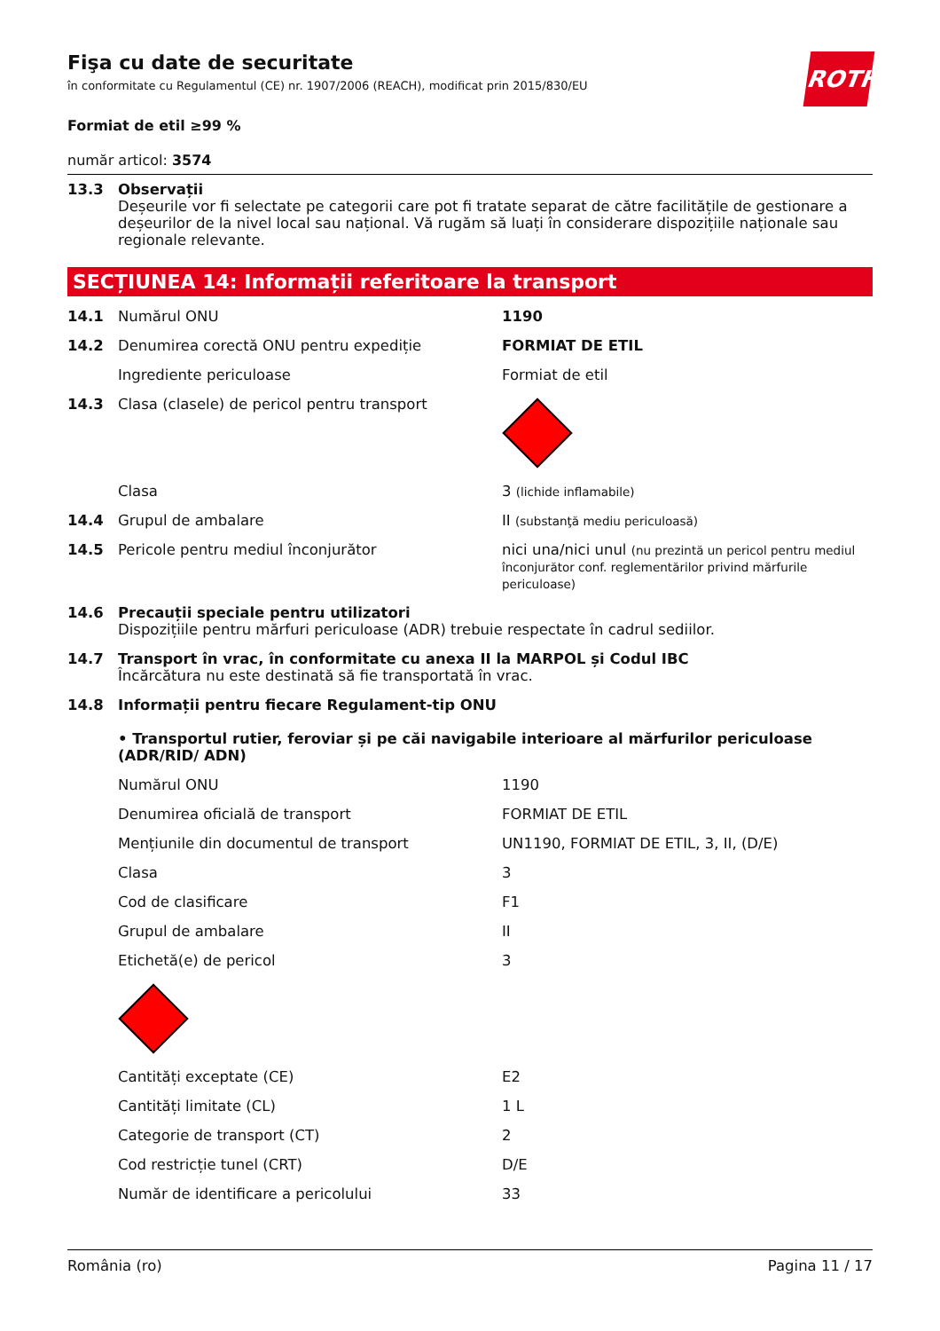ROTH
Fişa cu date de securitate
în conformitate cu Regulamentul (CE) nr. 1907/2006 (REACH), modificat prin 2015/830/EU
Formiat de etil ≥99 %
număr articol: 3574
| 13.3 | Observații Deșeurile vor fi selectate pe categorii care pot fi tratate separat de către facilitățile de gestionare a deșeurilor de la nivel local sau național. Vă rugăm să luați în considerare dispozițiile naționale sau regionale relevante. |
SECȚIUNEA 14: Informații referitoare la transport
| 14.1 | Numărul ONU | 1190 |
| 14.2 | Denumirea corectă ONU pentru expediție | FORMIAT DE ETIL |
| | Ingrediente periculoase | Formiat de etil |
| 14.3 | Clasa (clasele) de pericol pentru transport | |
| | Clasa | 3 (lichide inflamabile) |
| 14.4 | Grupul de ambalare | II (substanţă mediu periculoasă) |
| 14.5 | Pericole pentru mediul înconjurător | nici una/nici unul (nu prezintă un pericol pentru mediul înconjurător conf. reglementărilor privind mărfurile periculoase) |
| 14.6 | Precauții speciale pentru utilizatori Dispozițiile pentru mărfuri periculoase (ADR) trebuie respectate în cadrul sediilor. | |
| 14.7 | Transport în vrac, în conformitate cu anexa II la MARPOL și Codul IBC Încărcătura nu este destinată să fie transportată în vrac. | |
| 14.8 | Informații pentru fiecare Regulament-tip ONU • Transportul rutier, feroviar și pe căi navigabile interioare al mărfurilor periculoase (ADR/RID/ ADN) | |
| | Numărul ONU | 1190 |
| | Denumirea oficială de transport | FORMIAT DE ETIL |
| | Mențiunile din documentul de transport | UN1190, FORMIAT DE ETIL, 3, II, (D/E) |
| | Clasa | 3 |
| | Cod de clasificare | F1 |
| | Grupul de ambalare | II |
| | Etichetă(e) de pericol | 3 |
| | Cantități exceptate (CE) | E2 |
| | Cantități limitate (CL) | 1 L |
| | Categorie de transport (CT) | 2 |
| | Cod restricție tunel (CRT) | D/E |
| | Număr de identificare a pericolului | 33 |
România (ro) Pagina 11 / 17